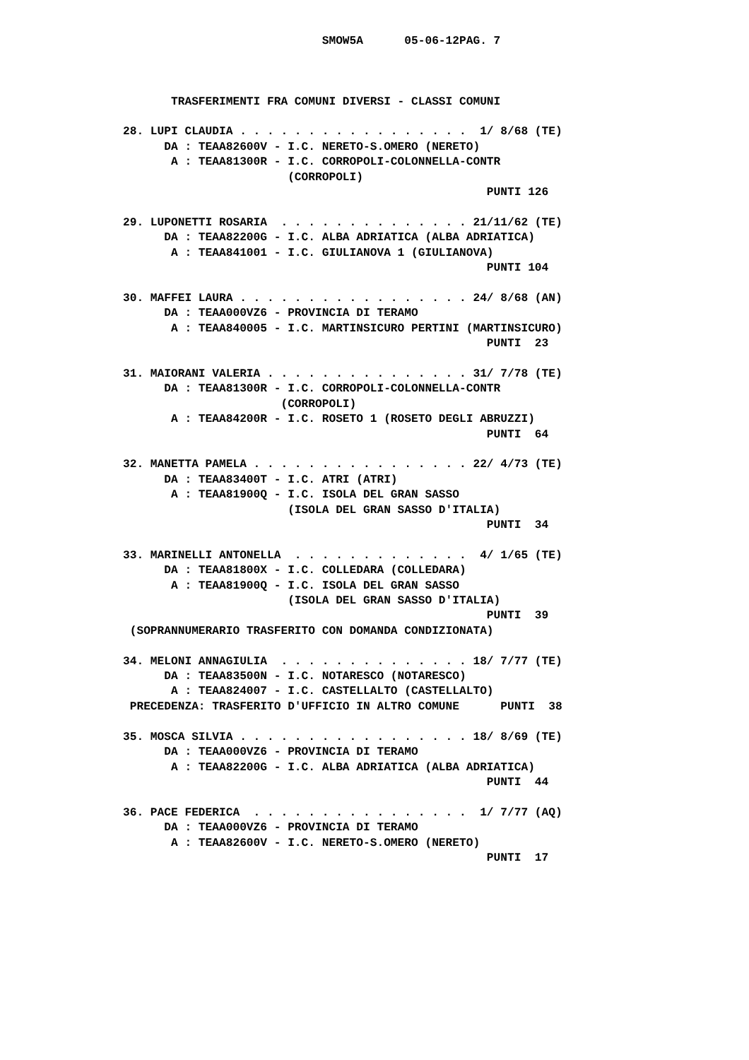SMOW5A      05-06-12PAG. 7



       TRASFERIMENTI FRA COMUNI DIVERSI - CLASSI COMUNI

28. LUPI CLAUDIA . . . . . . . . . . . . . . . . .  1/ 8/68 (TE)
      DA : TEAA82600V - I.C. NERETO-S.OMERO (NERETO)
       A : TEAA81300R - I.C. CORROPOLI-COLONNELLA-CONTR
                        (CORROPOLI)
                                                     PUNTI 126

29. LUPONETTI ROSARIA  . . . . . . . . . . . . . . 21/11/62 (TE)
      DA : TEAA82200G - I.C. ALBA ADRIATICA (ALBA ADRIATICA)
       A : TEAA841001 - I.C. GIULIANOVA 1 (GIULIANOVA)
                                                     PUNTI 104

30. MAFFEI LAURA . . . . . . . . . . . . . . . . . 24/ 8/68 (AN)
      DA : TEAA000VZ6 - PROVINCIA DI TERAMO
       A : TEAA840005 - I.C. MARTINSICURO PERTINI (MARTINSICURO)
                                                     PUNTI  23

31. MAIORANI VALERIA . . . . . . . . . . . . . . . 31/ 7/78 (TE)
      DA : TEAA81300R - I.C. CORROPOLI-COLONNELLA-CONTR
                       (CORROPOLI)
       A : TEAA84200R - I.C. ROSETO 1 (ROSETO DEGLI ABRUZZI)
                                                     PUNTI  64

32. MANETTA PAMELA . . . . . . . . . . . . . . . . 22/ 4/73 (TE)
      DA : TEAA83400T - I.C. ATRI (ATRI)
       A : TEAA81900Q - I.C. ISOLA DEL GRAN SASSO
                        (ISOLA DEL GRAN SASSO D'ITALIA)
                                                     PUNTI  34

33. MARINELLI ANTONELLA  . . . . . . . . . . . . .  4/ 1/65 (TE)
      DA : TEAA81800X - I.C. COLLEDARA (COLLEDARA)
       A : TEAA81900Q - I.C. ISOLA DEL GRAN SASSO
                        (ISOLA DEL GRAN SASSO D'ITALIA)
                                                     PUNTI  39
 (SOPRANNUMERARIO TRASFERITO CON DOMANDA CONDIZIONATA)

34. MELONI ANNAGIULIA  . . . . . . . . . . . . . . 18/ 7/77 (TE)
      DA : TEAA83500N - I.C. NOTARESCO (NOTARESCO)
       A : TEAA824007 - I.C. CASTELLALTO (CASTELLALTO)
 PRECEDENZA: TRASFERITO D'UFFICIO IN ALTRO COMUNE      PUNTI  38

35. MOSCA SILVIA . . . . . . . . . . . . . . . . . 18/ 8/69 (TE)
      DA : TEAA000VZ6 - PROVINCIA DI TERAMO
       A : TEAA82200G - I.C. ALBA ADRIATICA (ALBA ADRIATICA)
                                                     PUNTI  44

36. PACE FEDERICA  . . . . . . . . . . . . . . . .  1/ 7/77 (AQ)
      DA : TEAA000VZ6 - PROVINCIA DI TERAMO
       A : TEAA82600V - I.C. NERETO-S.OMERO (NERETO)
                                                     PUNTI  17